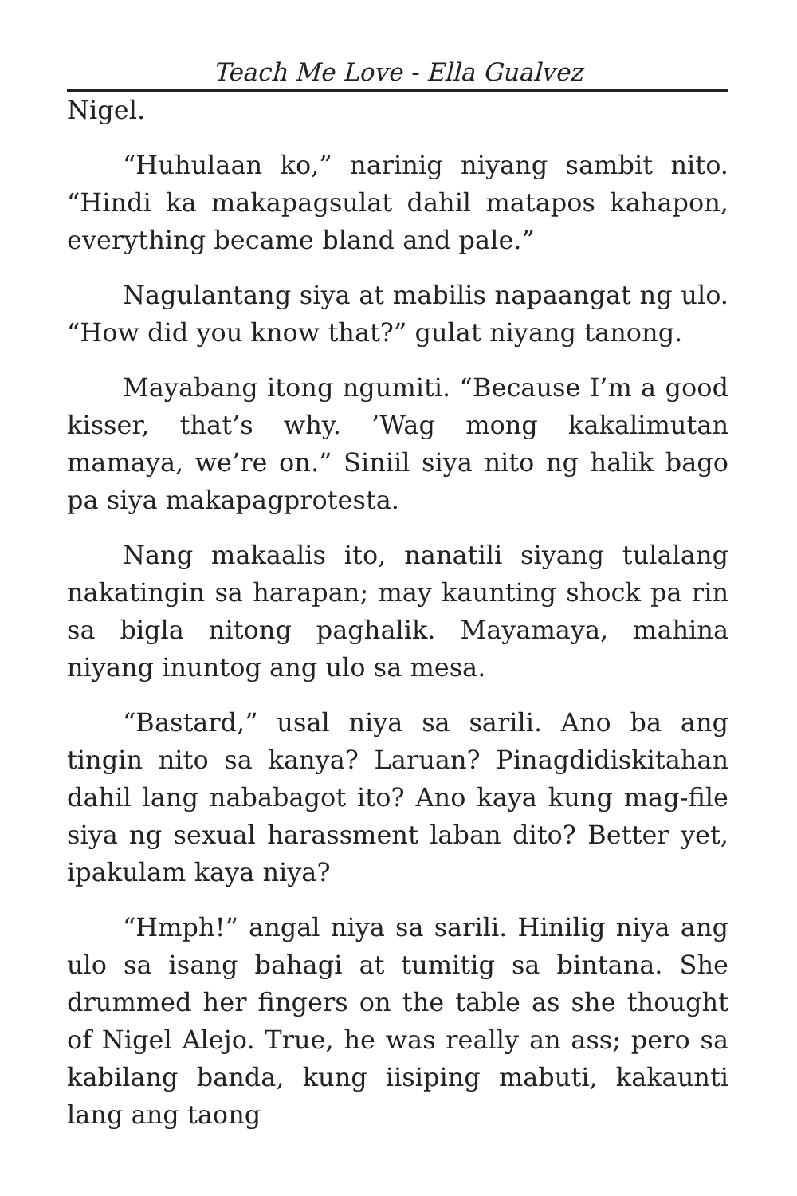Teach Me Love - Ella Gualvez
Nigel.
“Huhulaan ko,” narinig niyang sambit nito. “Hindi ka makapagsulat dahil matapos kahapon, everything became bland and pale.”
Nagulantang siya at mabilis napaangat ng ulo. “How did you know that?” gulat niyang tanong.
Mayabang itong ngumiti. “Because I’m a good kisser, that’s why. ’Wag mong kakalimutan mamaya, we’re on.” Siniil siya nito ng halik bago pa siya makapagprotesta.
Nang makaalis ito, nanatili siyang tulalang nakatingin sa harapan; may kaunting shock pa rin sa bigla nitong paghalik. Mayamaya, mahina niyang inuntog ang ulo sa mesa.
“Bastard,” usal niya sa sarili. Ano ba ang tingin nito sa kanya? Laruan? Pinagdidiskitahan dahil lang nababagot ito? Ano kaya kung mag-file siya ng sexual harassment laban dito? Better yet, ipakulam kaya niya?
“Hmph!” angal niya sa sarili. Hinilig niya ang ulo sa isang bahagi at tumitig sa bintana. She drummed her fingers on the table as she thought of Nigel Alejo. True, he was really an ass; pero sa kabilang banda, kung iisiping mabuti, kakaunti lang ang taong